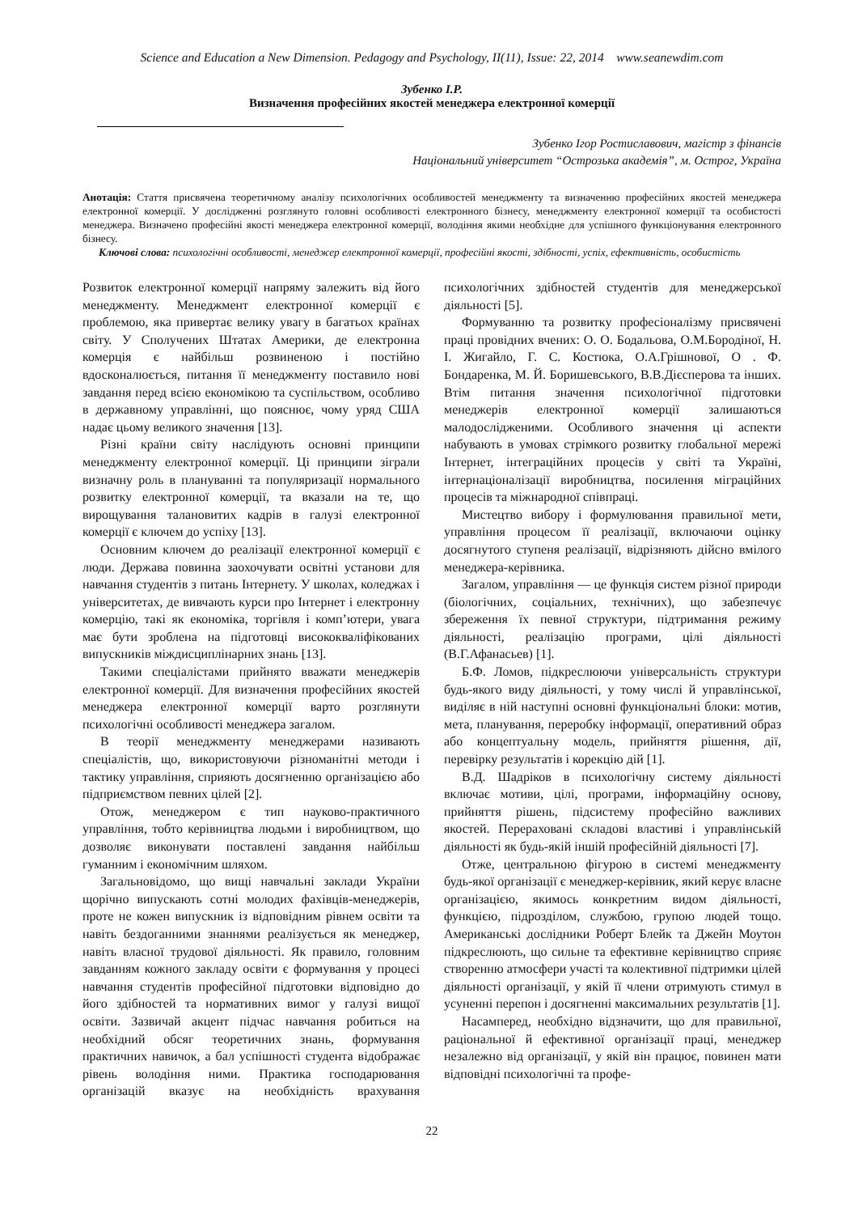Science and Education a New Dimension. Pedagogy and Psychology, II(11), Issue: 22, 2014 www.seanewdim.com
Зубенко І.Р.
Визначення професійних якостей менеджера електронної комерції
Зубенко Ігор Ростиславович, магістр з фінансів
Національний університет “Острозька академія”, м. Острог, Україна
Анотація: Стаття присвячена теоретичному аналізу психологічних особливостей менеджменту та визначенню професійних якостей менеджера електронної комерції. У дослідженні розглянуто головні особливості електронного бізнесу, менеджменту електронної комерції та особистості менеджера. Визначено професійні якості менеджера електронної комерції, володіння якими необхідне для успішного функціонування електронного бізнесу.
Ключові слова: психологічні особливості, менеджер електронної комерції, професійні якості, здібності, успіх, ефективність, особистість
Розвиток електронної комерції напряму залежить від його менеджменту. Менеджмент електронної комерції є проблемою, яка привертає велику увагу в багатьох країнах світу. У Сполучених Штатах Америки, де електронна комерція є найбільш розвиненою і постійно вдосконалюється, питання її менеджменту поставило нові завдання перед всією економікою та суспільством, особливо в державному управлінні, що пояснює, чому уряд США надає цьому великого значення [13].
Різні країни світу наслідують основні принципи менеджменту електронної комерції. Ці принципи зіграли визначну роль в плануванні та популяризації нормального розвитку електронної комерції, та вказали на те, що вирощування талановитих кадрів в галузі електронної комерції є ключем до успіху [13].
Основним ключем до реалізації електронної комерції є люди. Держава повинна заохочувати освітні установи для навчання студентів з питань Інтернету. У школах, коледжах і університетах, де вивчають курси про Інтернет і електронну комерцію, такі як економіка, торгівля і комп’ютери, увага має бути зроблена на підготовці висококваліфікованих випускників міждисциплінарних знань [13].
Такими спеціалістами прийнято вважати менеджерів електронної комерції. Для визначення професійних якостей менеджера електронної комерції варто розглянути психологічні особливості менеджера загалом.
В теорії менеджменту менеджерами називають спеціалістів, що, використовуючи різноманітні методи і тактику управління, сприяють досягненню організацією або підприємством певних цілей [2].
Отож, менеджером є тип науково-практичного управління, тобто керівництва людьми і виробництвом, що дозволяє виконувати поставлені завдання найбільш гуманним і економічним шляхом.
Загальновідомо, що вищі навчальні заклади України щорічно випускають сотні молодих фахівців-менеджерів, проте не кожен випускник із відповідним рівнем освіти та навіть бездоганними знаннями реалізується як менеджер, навіть власної трудової діяльності. Як правило, головним завданням кожного закладу освіти є формування у процесі навчання студентів професійної підготовки відповідно до його здібностей та нормативних вимог у галузі вищої освіти. Зазвичай акцент підчас навчання робиться на необхідний обсяг теоретичних знань, формування практичних навичок, а бал успішності студента відображає рівень володіння ними. Практика господарювання організацій вказує на необхідність врахування психологічних здібностей студентів для менеджерської діяльності [5].
Формуванню та розвитку професіоналізму присвячені праці провідних вчених: О. О. Бодальова, О.М.Бородіної, Н. І. Жигайло, Г. С. Костюка, О.А.Грішнової, О . Ф. Бондаренка, М. Й. Боришевського, В.В.Дієсперова та інших. Втім питання значення психологічної підготовки менеджерів електронної комерції залишаються малодослідженими. Особливого значення ці аспекти набувають в умовах стрімкого розвитку глобальної мережі Інтернет, інтеграційних процесів у світі та Україні, інтернаціоналізації виробництва, посилення міграційних процесів та міжнародної співпраці.
Мистецтво вибору і формулювання правильної мети, управління процесом її реалізації, включаючи оцінку досягнутого ступеня реалізації, відрізняють дійсно вмілого менеджера-керівника.
Загалом, управління — це функція систем різної природи (біологічних, соціальних, технічних), що забезпечує збереження їх певної структури, підтримання режиму діяльності, реалізацію програми, цілі діяльності (В.Г.Афанасьев) [1].
Б.Ф. Ломов, підкреслюючи універсальність структури будь-якого виду діяльності, у тому числі й управлінської, виділяє в ній наступні основні функціональні блоки: мотив, мета, планування, переробку інформації, оперативний образ або концептуальну модель, прийняття рішення, дії, перевірку результатів і корекцію дій [1].
В.Д. Шадріков в психологічну систему діяльності включає мотиви, цілі, програми, інформаційну основу, прийняття рішень, підсистему професійно важливих якостей. Перераховані складові властиві і управлінській діяльності як будь-якій іншій професійній діяльності [7].
Отже, центральною фігурою в системі менеджменту будь-якої організації є менеджер-керівник, який керує власне організацією, якимось конкретним видом діяльності, функцією, підрозділом, службою, групою людей тощо. Американські дослідники Роберт Блейк та Джейн Моутон підкреслюють, що сильне та ефективне керівництво сприяє створенню атмосфери участі та колективної підтримки цілей діяльності організації, у якій її члени отримують стимул в усуненні перепон і досягненні максимальних результатів [1].
Насамперед, необхідно відзначити, що для правильної, раціональної й ефективної організації праці, менеджер незалежно від організації, у якій він працює, повинен мати відповідні психологічні та профе-
22